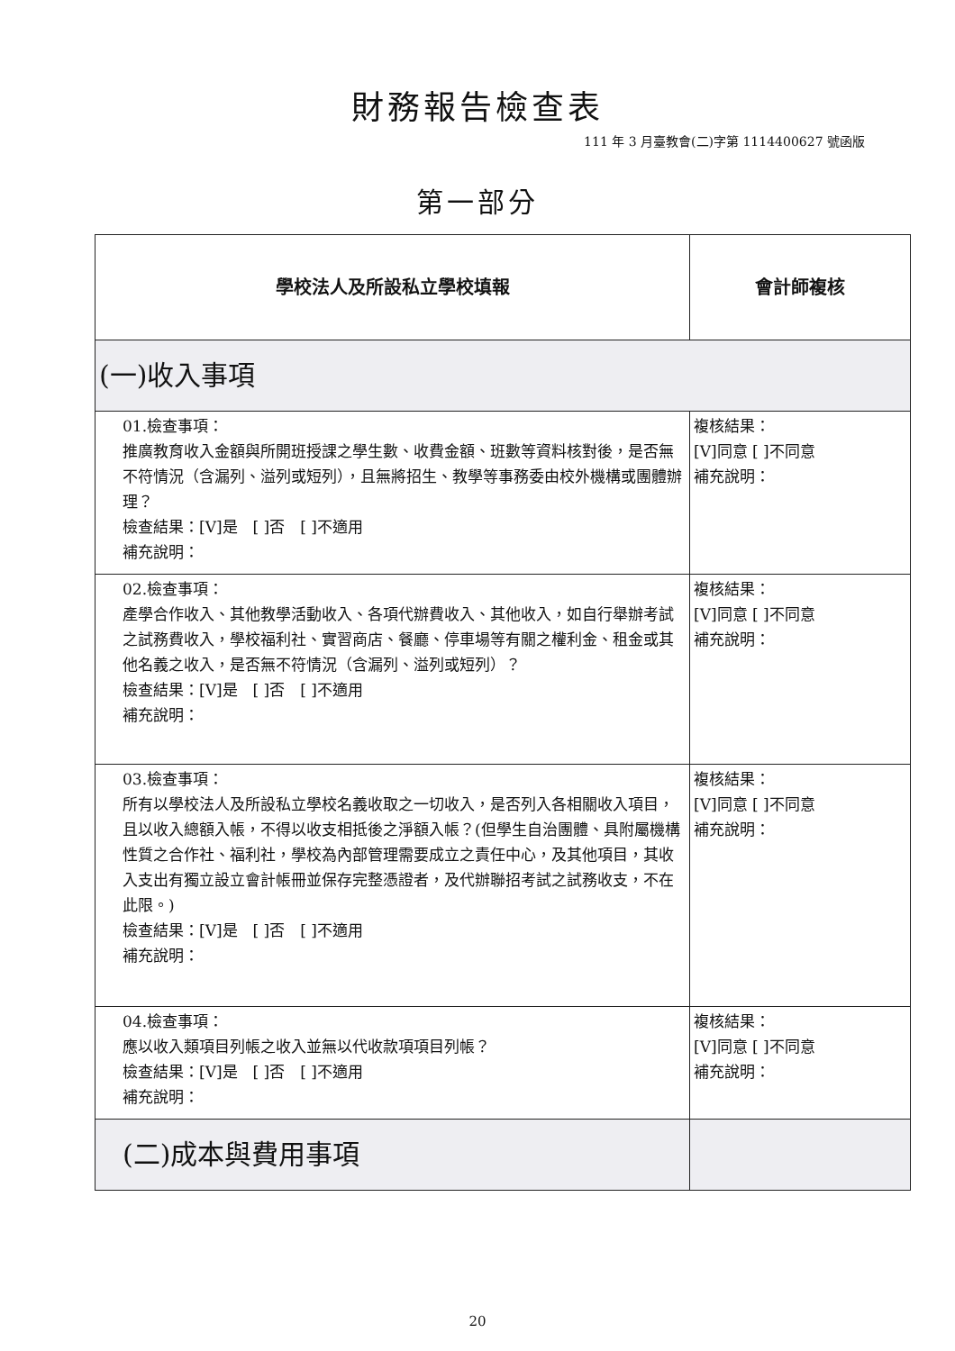財務報告檢查表
111 年 3 月臺教會(二)字第 1114400627 號函版
第一部分
| 學校法人及所設私立學校填報 | 會計師複核 |
| --- | --- |
| (一)收入事項 | |
| 01.檢查事項： 推廣教育收入金額與所開班授課之學生數、收費金額、班數等資料核對後，是否無不符情況（含漏列、溢列或短列），且無將招生、教學等事務委由校外機構或團體辦理？ 檢查結果：[V]是 [ ]否 [ ]不適用 補充說明： | 複核結果： [V]同意 [ ]不同意 補充說明： |
| 02.檢查事項： 產學合作收入、其他教學活動收入、各項代辦費收入、其他收入，如自行舉辦考試之試務費收入，學校福利社、實習商店、餐廳、停車場等有關之權利金、租金或其他名義之收入，是否無不符情況（含漏列、溢列或短列）？ 檢查結果：[V]是 [ ]否 [ ]不適用 補充說明： | 複核結果： [V]同意 [ ]不同意 補充說明： |
| 03.檢查事項： 所有以學校法人及所設私立學校名義收取之一切收入，是否列入各相關收入項目，且以收入總額入帳，不得以收支相抵後之淨額入帳？(但學生自治團體、具附屬機構性質之合作社、福利社，學校為內部管理需要成立之責任中心，及其他項目，其收入支出有獨立設立會計帳冊並保存完整憑證者，及代辦聯招考試之試務收支，不在此限。) 檢查結果：[V]是 [ ]否 [ ]不適用 補充說明： | 複核結果： [V]同意 [ ]不同意 補充說明： |
| 04.檢查事項： 應以收入類項目列帳之收入並無以代收款項項目列帳？ 檢查結果：[V]是 [ ]否 [ ]不適用 補充說明： | 複核結果： [V]同意 [ ]不同意 補充說明： |
| (二)成本與費用事項 | |
20